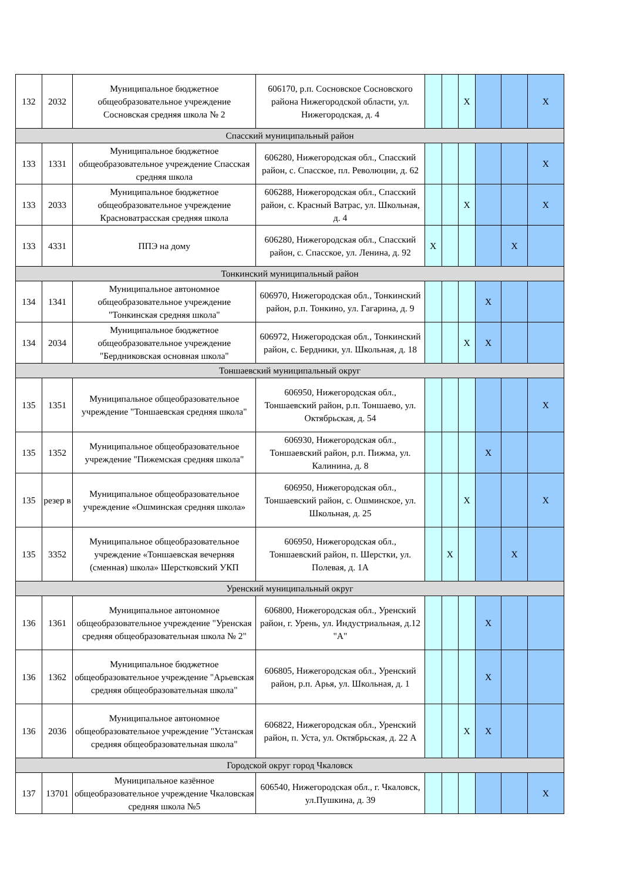| 132 | 2032 | Муниципальное бюджетное общеобразовательное учреждение Сосновская средняя школа № 2 | 606170, р.п. Сосновское Сосновского района Нижегородской области, ул. Нижегородская, д. 4 | | | X | | | X |
| Спасский муниципальный район | | | | | | | | | |
| 133 | 1331 | Муниципальное бюджетное общеобразовательное учреждение Спасская средняя школа | 606280, Нижегородская обл., Спасский район, с. Спасское, пл. Революции, д. 62 | | | | | | X |
| 133 | 2033 | Муниципальное бюджетное общеобразовательное учреждение Красноватрасская средняя школа | 606288, Нижегородская обл., Спасский район, с. Красный Ватрас, ул. Школьная, д. 4 | | | X | | | X |
| 133 | 4331 | ППЭ на дому | 606280, Нижегородская обл., Спасский район, с. Спасское, ул. Ленина, д. 92 | X | | | | X | |
| Тонкинский муниципальный район | | | | | | | | | |
| 134 | 1341 | Муниципальное автономное общеобразовательное учреждение "Тонкинская средняя школа" | 606970, Нижегородская обл., Тонкинский район, р.п. Тонкино, ул. Гагарина, д. 9 | | | | X | | |
| 134 | 2034 | Муниципальное бюджетное общеобразовательное учреждение "Бердниковская основная школа" | 606972, Нижегородская обл., Тонкинский район, с. Бердники, ул. Школьная, д. 18 | | | X | X | | |
| Тоншаевский муниципальный округ | | | | | | | | | |
| 135 | 1351 | Муниципальное общеобразовательное учреждение "Тоншаевская средняя школа" | 606950, Нижегородская обл., Тоншаевский район, р.п. Тоншаево, ул. Октябрьская, д. 54 | | | | | | X |
| 135 | 1352 | Муниципальное общеобразовательное учреждение "Пижемская средняя школа" | 606930, Нижегородская обл., Тоншаевский район, р.п. Пижма, ул. Калинина, д. 8 | | | | X | | |
| 135 | резер в | Муниципальное общеобразовательное учреждение «Ошминская средняя школа» | 606950, Нижегородская обл., Тоншаевский район, с. Ошминское, ул. Школьная, д. 25 | | | X | | | X |
| 135 | 3352 | Муниципальное общеобразовательное учреждение «Тоншаевская вечерняя (сменная) школа» Шерстковский УКП | 606950, Нижегородская обл., Тоншаевский район, п. Шерстки, ул. Полевая, д. 1А | | X | | | X | |
| Уренский муниципальный округ | | | | | | | | | |
| 136 | 1361 | Муниципальное автономное общеобразовательное учреждение "Уренская средняя общеобразовательная школа № 2" | 606800, Нижегородская обл., Уренский район, г. Урень, ул. Индустриальная, д.12 "А" | | | | X | | |
| 136 | 1362 | Муниципальное бюджетное общеобразовательное учреждение "Арьевская средняя общеобразовательная школа" | 606805, Нижегородская обл., Уренский район, р.п. Арья, ул. Школьная, д. 1 | | | | X | | |
| 136 | 2036 | Муниципальное автономное общеобразовательное учреждение "Устанская средняя общеобразовательная школа" | 606822, Нижегородская обл., Уренский район, п. Уста, ул. Октябрьская, д. 22 А | | | X | X | | |
| Городской округ город Чкаловск | | | | | | | | | |
| 137 | 13701 | Муниципальное казённое общеобразовательное учреждение Чкаловская средняя школа №5 | 606540, Нижегородская обл., г. Чкаловск, ул.Пушкина, д. 39 | | | | | | X |